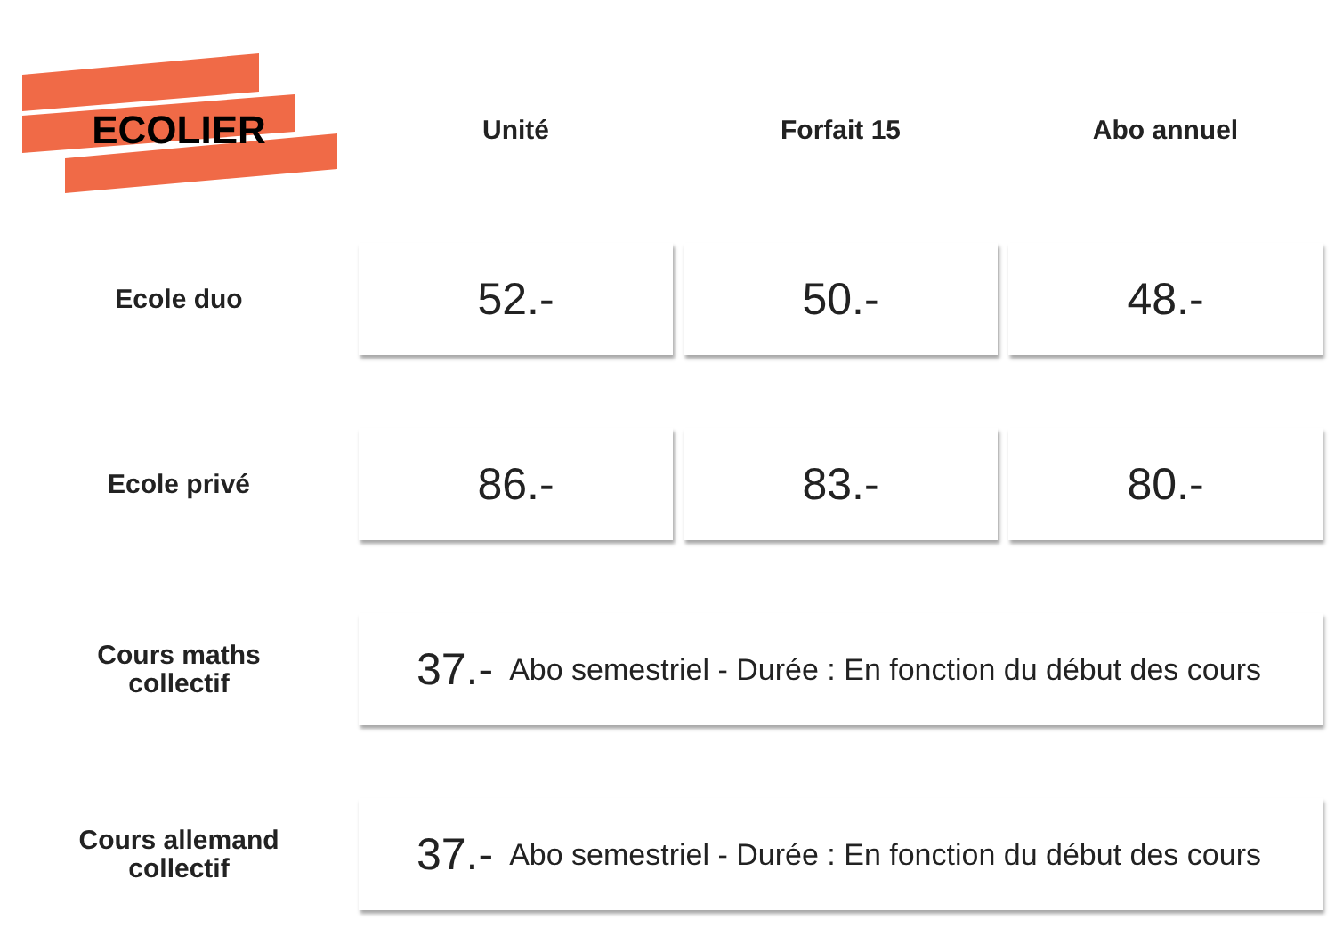| ECOLIER | Unité | Forfait 15 | Abo annuel |
| --- | --- | --- | --- |
| Ecole duo | 52.- | 50.- | 48.- |
| Ecole privé | 86.- | 83.- | 80.- |
| Cours maths collectif | 37.- Abo semestriel - Durée : En fonction du début des cours | | |
| Cours allemand collectif | 37.- Abo semestriel - Durée : En fonction du début des cours | | |